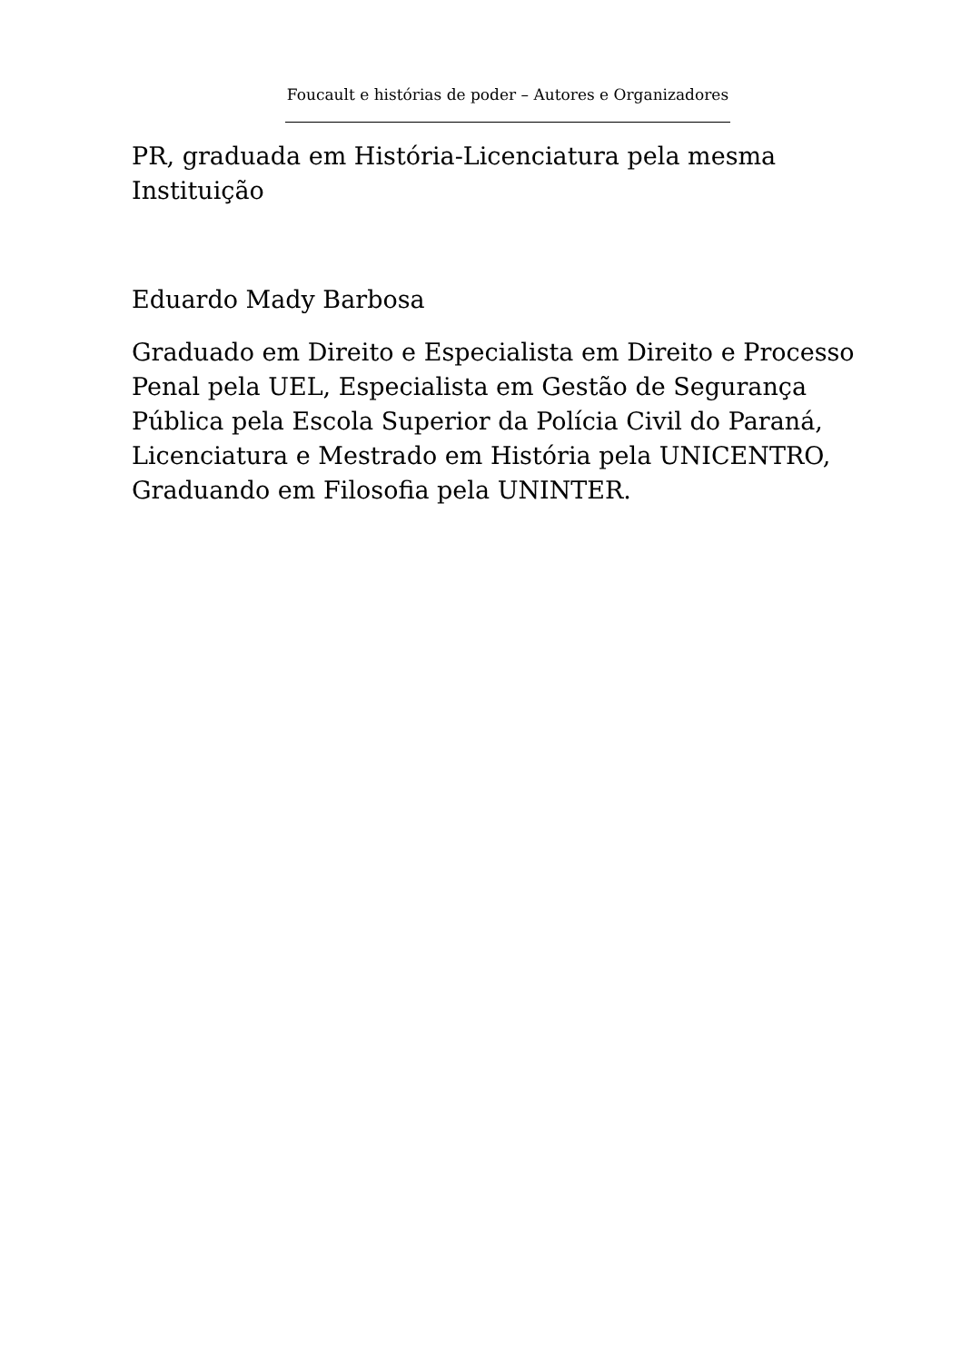Foucault e histórias de poder – Autores e Organizadores
PR, graduada em História-Licenciatura pela mesma Instituição
Eduardo Mady Barbosa
Graduado em Direito e Especialista em Direito e Processo Penal pela UEL, Especialista em Gestão de Segurança Pública pela Escola Superior da Polícia Civil do Paraná, Licenciatura e Mestrado em História pela UNICENTRO, Graduando em Filosofia pela UNINTER.